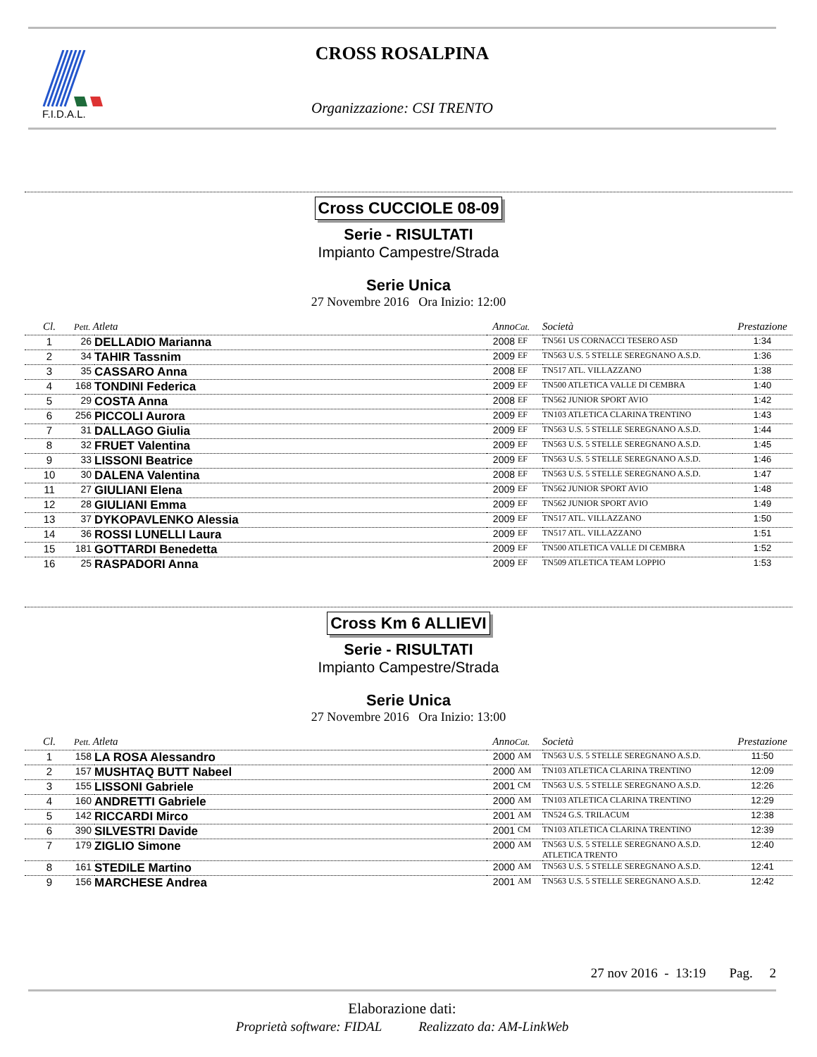F.I.D.A.L.
CROSS ROSALPINA
Organizzazione: CSI TRENTO
Cross CUCCIOLE 08-09
Serie - RISULTATI
Impianto Campestre/Strada
Serie Unica
27 Novembre 2016 Ora Inizio: 12:00
| Cl. | Pett. Atleta | | Anno | Cat. | Società | Prestazione |
| --- | --- | --- | --- | --- | --- | --- |
| 1 | 26 | DELLADIO Marianna | 2008 | EF | TN561 US CORNACCI TESERO ASD | 1:34 |
| 2 | 34 | TAHIR Tassnim | 2009 | EF | TN563 U.S. 5 STELLE SEREGNANO A.S.D. | 1:36 |
| 3 | 35 | CASSARO Anna | 2008 | EF | TN517 ATL. VILLAZZANO | 1:38 |
| 4 | 168 | TONDINI Federica | 2009 | EF | TN500 ATLETICA VALLE DI CEMBRA | 1:40 |
| 5 | 29 | COSTA Anna | 2008 | EF | TN562 JUNIOR SPORT AVIO | 1:42 |
| 6 | 256 | PICCOLI Aurora | 2009 | EF | TN103 ATLETICA CLARINA TRENTINO | 1:43 |
| 7 | 31 | DALLAGO Giulia | 2009 | EF | TN563 U.S. 5 STELLE SEREGNANO A.S.D. | 1:44 |
| 8 | 32 | FRUET Valentina | 2009 | EF | TN563 U.S. 5 STELLE SEREGNANO A.S.D. | 1:45 |
| 9 | 33 | LISSONI Beatrice | 2009 | EF | TN563 U.S. 5 STELLE SEREGNANO A.S.D. | 1:46 |
| 10 | 30 | DALENA Valentina | 2008 | EF | TN563 U.S. 5 STELLE SEREGNANO A.S.D. | 1:47 |
| 11 | 27 | GIULIANI Elena | 2009 | EF | TN562 JUNIOR SPORT AVIO | 1:48 |
| 12 | 28 | GIULIANI Emma | 2009 | EF | TN562 JUNIOR SPORT AVIO | 1:49 |
| 13 | 37 | DYKOPAVLENKO Alessia | 2009 | EF | TN517 ATL. VILLAZZANO | 1:50 |
| 14 | 36 | ROSSI LUNELLI Laura | 2009 | EF | TN517 ATL. VILLAZZANO | 1:51 |
| 15 | 181 | GOTTARDI Benedetta | 2009 | EF | TN500 ATLETICA VALLE DI CEMBRA | 1:52 |
| 16 | 25 | RASPADORI Anna | 2009 | EF | TN509 ATLETICA TEAM LOPPIO | 1:53 |
Cross Km 6 ALLIEVI
Serie - RISULTATI
Impianto Campestre/Strada
Serie Unica
27 Novembre 2016 Ora Inizio: 13:00
| Cl. | Pett. Atleta | | Anno | Cat. | Società | Prestazione |
| --- | --- | --- | --- | --- | --- | --- |
| 1 | 158 | LA ROSA Alessandro | 2000 | AM | TN563 U.S. 5 STELLE SEREGNANO A.S.D. | 11:50 |
| 2 | 157 | MUSHTAQ BUTT Nabeel | 2000 | AM | TN103 ATLETICA CLARINA TRENTINO | 12:09 |
| 3 | 155 | LISSONI Gabriele | 2001 | CM | TN563 U.S. 5 STELLE SEREGNANO A.S.D. | 12:26 |
| 4 | 160 | ANDRETTI Gabriele | 2000 | AM | TN103 ATLETICA CLARINA TRENTINO | 12:29 |
| 5 | 142 | RICCARDI Mirco | 2001 | AM | TN524 G.S. TRILACUM | 12:38 |
| 6 | 390 | SILVESTRI Davide | 2001 | CM | TN103 ATLETICA CLARINA TRENTINO | 12:39 |
| 7 | 179 | ZIGLIO Simone | 2000 | AM | TN563 U.S. 5 STELLE SEREGNANO A.S.D. ATLETICA TRENTO | 12:40 |
| 8 | 161 | STEDILE Martino | 2000 | AM | TN563 U.S. 5 STELLE SEREGNANO A.S.D. | 12:41 |
| 9 | 156 | MARCHESE Andrea | 2001 | AM | TN563 U.S. 5 STELLE SEREGNANO A.S.D. | 12:42 |
27 nov 2016 - 13:19 Pag. 2
Elaborazione dati:
Proprietà software: FIDAL Realizzato da: AM-LinkWeb